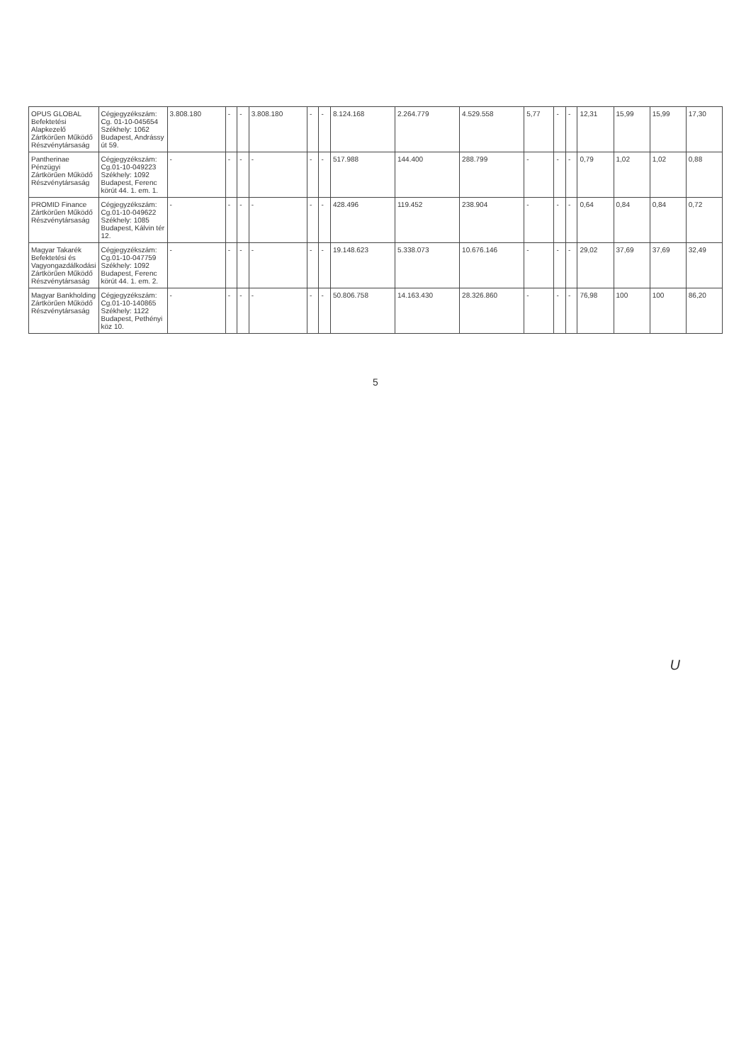| OPUS GLOBAL Befektetési Alapkezelő Zártkörűen Működő Részvénytársaság | Cégjegyzékszám: Cg. 01-10-045654 Székhely: 1062 Budapest, Andrássy út 59. | 3.808.180 | - | - | 3.808.180 | - | - | 8.124.168 | 2.264.779 | 4.529.558 | 5,77 | - | - | 12,31 | 15,99 | 15,99 | 17,30 |
| Pantherinae Pénzügyi Zártkörűen Működő Részvénytársaság | Cégjegyzékszám: Cg.01-10-049223 Székhely: 1092 Budapest, Ferenc körút 44. 1. em. 1. | - | - | - | - | - | - | 517.988 | 144.400 | 288.799 | - | - | - | 0,79 | 1,02 | 1,02 | 0,88 |
| PROMID Finance Zártkörűen Működő Részvénytársaság | Cégjegyzékszám: Cg.01-10-049622 Székhely: 1085 Budapest, Kálvin tér 12. | - | - | - | - | - | - | 428.496 | 119.452 | 238.904 | - | - | - | 0,64 | 0,84 | 0,84 | 0,72 |
| Magyar Takarék Befektetési és Vagyongazdálkodási Zártkörűen Működő Részvénytársaság | Cégjegyzékszám: Cg.01-10-047759 Székhely: 1092 Budapest, Ferenc körút 44. 1. em. 2. | - | - | - | - | - | - | 19.148.623 | 5.338.073 | 10.676.146 | - | - | - | 29,02 | 37,69 | 37,69 | 32,49 |
| Magyar Bankholding Zártkörűen Működő Részvénytársaság | Cégjegyzékszám: Cg.01-10-140865 Székhely: 1122 Budapest, Pethényi köz 10. | - | - | - | - | - | - | 50.806.758 | 14.163.430 | 28.326.860 | - | - | - | 76,98 | 100 | 100 | 86,20 |
5
U